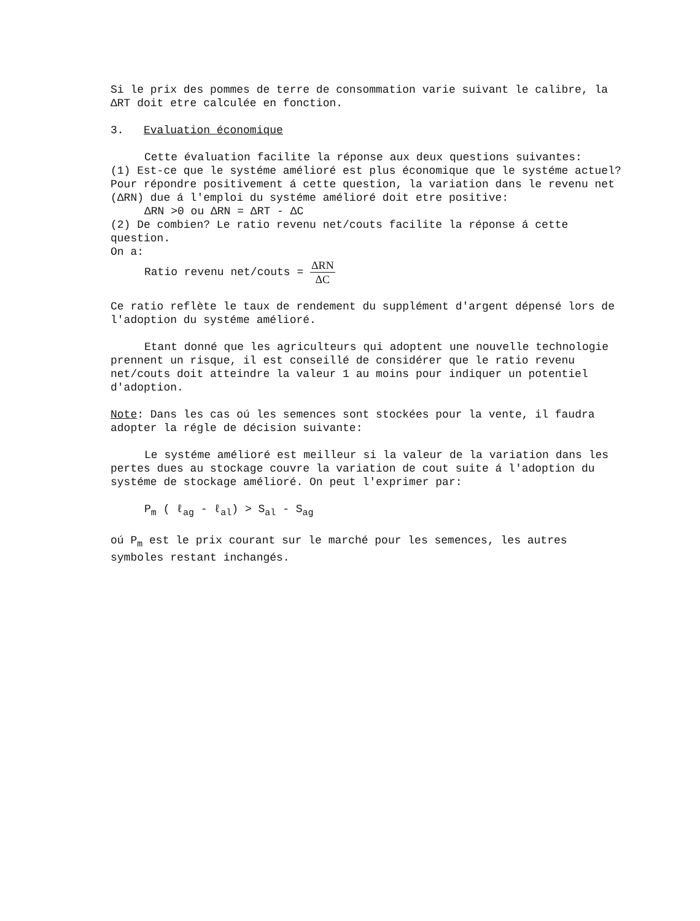Si le prix des pommes de terre de consommation varie suivant le calibre, la ΔRT doit etre calculée en fonction.
3. Evaluation économique
Cette évaluation facilite la réponse aux deux questions suivantes:
(1) Est-ce que le systéme amélioré est plus économique que le systéme actuel? Pour répondre positivement á cette question, la variation dans le revenu net (ΔRN) due á l'emploi du systéme amélioré doit etre positive:
ΔRN >0 ou ΔRN = ΔRT - ΔC
(2) De combien? Le ratio revenu net/couts facilite la réponse á cette question.
On a:
Ratio revenu net/couts = ΔRN ΔC
Ce ratio reflète le taux de rendement du supplément d'argent dépensé lors de l'adoption du systéme amélioré.
Etant donné que les agriculteurs qui adoptent une nouvelle technologie prennent un risque, il est conseillé de considérer que le ratio revenu net/couts doit atteindre la valeur 1 au moins pour indiquer un potentiel d'adoption.
Note: Dans les cas oú les semences sont stockées pour la vente, il faudra adopter la régle de décision suivante:
Le systéme amélioré est meilleur si la valeur de la variation dans les pertes dues au stockage couvre la variation de cout suite á l'adoption du systéme de stockage amélioré. On peut l'exprimer par:
P<sub>m</sub> ( ℓ<sub>ag</sub> - ℓ<sub>al</sub>) > S<sub>al</sub> - S<sub>ag</sub>
oú P<sub>m</sub> est le prix courant sur le marché pour les semences, les autres symboles restant inchangés.